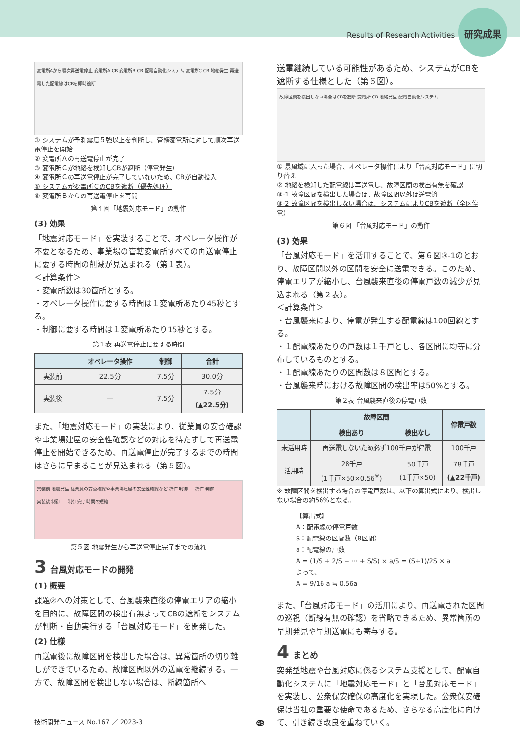Results of Research Activities 研究成果
変電所Aから順次再送電停止 変電所A CB 変電所B CB 配電自動化システム 変電所C CB 地絡発生 再送電した配電線はCBを即時遮断
① システムが予測震度５強以上を判断し、管轄変電所に対して順次再送電停止を開始
② 変電所Ａの再送電停止が完了
③ 変電所Ｃが地絡を検知しCBが遮断（停電発生）
④ 変電所Ｃの再送電停止が完了していないため、CBが自動投入
⑤ システムが変電所ＣのCBを遮断（優先処理）
⑥ 変電所Ｂからの再送電停止を再開
第４図「地震対応モード」の動作
(3) 効果
「地震対応モード」を実装することで、オペレータ操作が不要となるため、事業場の管轄変電所すべての再送電停止に要する時間の削減が見込まれる（第１表）。
＜計算条件＞
・変電所数は30箇所とする。
・オペレータ操作に要する時間は１変電所あたり45秒とする。
・制御に要する時間は１変電所あたり15秒とする。
第１表 再送電停止に要する時間
| | オペレータ操作 | 制御 | 合計 |
| --- | --- | --- | --- |
| 実装前 | 22.5分 | 7.5分 | 30.0分 |
| 実装後 | — | 7.5分 | 7.5分 (▲22.5分) |
また、「地震対応モード」の実装により、従業員の安否確認や事業場建屋の安全性確認などの対応を待たずして再送電停止を開始できるため、再送電停止が完了するまでの時間はさらに早まることが見込まれる（第５図）。
実装前 地震発生 従業員の安否確認や事業場建屋の安全性確認など 操作 制御 … 操作 制御
実装後 制御 … 制御 完了時間の短縮
第５図 地震発生から再送電停止完了までの流れ
3 台風対応モードの開発
(1) 概要
課題②への対策として、台風襲来直後の停電エリアの縮小を目的に、故障区間の検出有無よってCBの遮断をシステムが判断・自動実行する「台風対応モード」を開発した。
(2) 仕様
再送電後に故障区間を検出した場合は、異常箇所の切り離しができているため、故障区間以外の送電を継続する。一方で、故障区間を検出しない場合は、断線箇所へ
送電継続している可能性があるため、システムがCBを遮断する仕様とした（第６図）。
故障区間を検出しない場合はCBを遮断 変電所 CB 地絡発生 配電自動化システム
① 暴風域に入った場合、オペレータ操作により「台風対応モード」に切り替え
② 地絡を検知した配電線は再送電し、故障区間の検出有無を確認
③-1 故障区間を検出した場合は、故障区間以外は送電済
③-2 故障区間を検出しない場合は、システムによりCBを遮断（全区停電）
第６図 「台風対応モード」の動作
(3) 効果
「台風対応モード」を活用することで、第６図③-1のとおり、故障区間以外の区間を安全に送電できる。このため、停電エリアが縮小し、台風襲来直後の停電戸数の減少が見込まれる（第２表）。
＜計算条件＞
・台風襲来により、停電が発生する配電線は100回線とする。
・１配電線あたりの戸数は１千戸とし、各区間に均等に分布しているものとする。
・１配電線あたりの区間数は８区間とする。
・台風襲来時における故障区間の検出率は50%とする。
第２表 台風襲来直後の停電戸数
| | 故障区間 | | 停電戸数 |
| --- | --- | --- | --- |
| | 検出あり | 検出なし | |
| 未活用時 | 再送電しないため必ず100千戸が停電 | | 100千戸 |
| 活用時 | 28千戸 (1千戸×50×0.56<sup>※</sup>) | 50千戸 (1千戸×50) | 78千戸 (▲22千戸) |
※ 故障区間を検出する場合の停電戸数は、以下の算出式により、検出しない場合の約56%となる。
【算出式】
A：配電線の停電戸数
S：配電線の区間数（8区間）
a：配電線の戸数
A = (1/S + 2/S + ··· + S/S) × a/S = (S+1)/2S × a
よって、
A = 9/16 a ≒ 0.56a
また、「台風対応モード」の活用により、再送電された区間の巡視（断線有無の確認）を省略できるため、異常箇所の早期発見や早期送電にも寄与する。
4 まとめ
突発型地震や台風対応に係るシステム支援として、配電自動化システムに「地震対応モード」と「台風対応モード」を実装し、公衆保安確保の高度化を実現した。公衆保安確保は当社の重要な使命であるため、さらなる高度化に向けて、引き続き改良を重ねていく。
技術開発ニュース No.167 ／ 2023-3 46